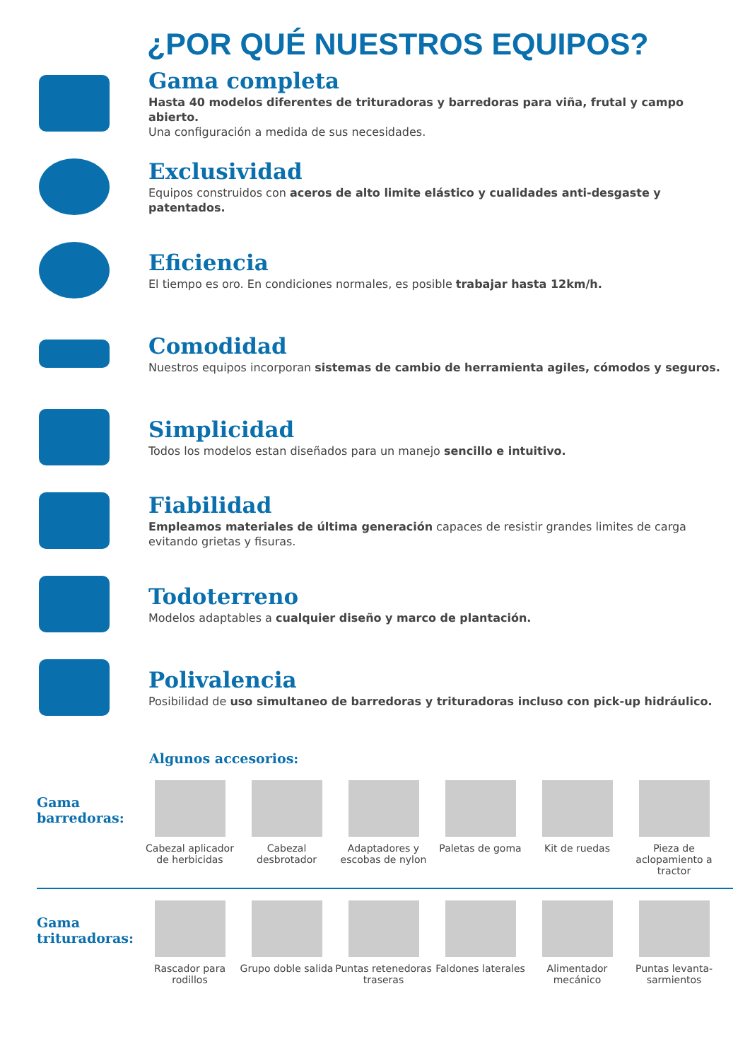¿POR QUÉ NUESTROS EQUIPOS?
Gama completa
Hasta 40 modelos diferentes de trituradoras y barredoras para viña, frutal y campo abierto.
Una configuración a medida de sus necesidades.
Exclusividad
Equipos construidos con aceros de alto limite elástico y cualidades anti-desgaste y patentados.
Eficiencia
El tiempo es oro. En condiciones normales, es posible trabajar hasta 12km/h.
Comodidad
Nuestros equipos incorporan sistemas de cambio de herramienta agiles, cómodos y seguros.
Simplicidad
Todos los modelos estan diseñados para un manejo sencillo e intuitivo.
Fiabilidad
Empleamos materiales de última generación capaces de resistir grandes limites de carga evitando grietas y fisuras.
Todoterreno
Modelos adaptables a cualquier diseño y marco de plantación.
Polivalencia
Posibilidad de uso simultaneo de barredoras y trituradoras incluso con pick-up hidráulico.
Algunos accesorios:
Gama
barredoras:
Cabezal aplicador de herbicidas
Cabezal desbrotador
Adaptadores y escobas de nylon
Paletas de goma Kit de ruedas Pieza de aclopamiento a tractor
Gama
trituradoras:
Rascador para rodillos
Grupo doble salida
Puntas retenedoras traseras
Faldones laterales
Alimentador mecánico
Puntas levanta-sarmientos